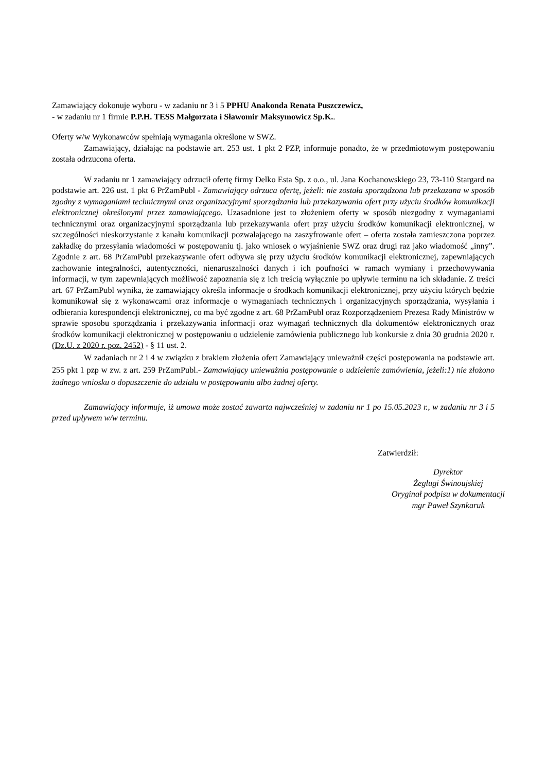Zamawiający dokonuje wyboru - w zadaniu nr 3 i 5 PPHU Anakonda Renata Puszczewicz,
- w zadaniu nr 1 firmie P.P.H. TESS Małgorzata i Sławomir Maksymowicz Sp.K..
Oferty w/w Wykonawców spełniają wymagania określone w SWZ.
Zamawiający, działając na podstawie art. 253 ust. 1 pkt 2 PZP, informuje ponadto, że w przedmiotowym postępowaniu została odrzucona oferta.
W zadaniu nr 1 zamawiający odrzucił ofertę firmy Delko Esta Sp. z o.o., ul. Jana Kochanowskiego 23, 73-110 Stargard na podstawie art. 226 ust. 1 pkt 6 PrZamPubl - Zamawiający odrzuca ofertę, jeżeli: nie została sporządzona lub przekazana w sposób zgodny z wymaganiami technicznymi oraz organizacyjnymi sporządzania lub przekazywania ofert przy użyciu środków komunikacji elektronicznej określonymi przez zamawiającego. Uzasadnione jest to złożeniem oferty w sposób niezgodny z wymaganiami technicznymi oraz organizacyjnymi sporządzania lub przekazywania ofert przy użyciu środków komunikacji elektronicznej, w szczególności nieskorzystanie z kanału komunikacji pozwalającego na zaszyfrowanie ofert – oferta została zamieszczona poprzez zakładkę do przesyłania wiadomości w postępowaniu tj. jako wniosek o wyjaśnienie SWZ oraz drugi raz jako wiadomość „inny”. Zgodnie z art. 68 PrZamPubl przekazywanie ofert odbywa się przy użyciu środków komunikacji elektronicznej, zapewniających zachowanie integralności, autentyczności, nienaruszalności danych i ich poufności w ramach wymiany i przechowywania informacji, w tym zapewniających możliwość zapoznania się z ich treścią wyłącznie po upływie terminu na ich składanie. Z treści art. 67 PrZamPubl wynika, że zamawiający określa informacje o środkach komunikacji elektronicznej, przy użyciu których będzie komunikował się z wykonawcami oraz informacje o wymaganiach technicznych i organizacyjnych sporządzania, wysyłania i odbierania korespondencji elektronicznej, co ma być zgodne z art. 68 PrZamPubl oraz Rozporządzeniem Prezesa Rady Ministrów w sprawie sposobu sporządzania i przekazywania informacji oraz wymagań technicznych dla dokumentów elektronicznych oraz środków komunikacji elektronicznej w postępowaniu o udzielenie zamówienia publicznego lub konkursie z dnia 30 grudnia 2020 r. (Dz.U. z 2020 r. poz. 2452) - § 11 ust. 2.
W zadaniach nr 2 i 4 w związku z brakiem złożenia ofert Zamawiający unieważnił części postępowania na podstawie art. 255 pkt 1 pzp w zw. z art. 259 PrZamPubl.- Zamawiający unieważnia postępowanie o udzielenie zamówienia, jeżeli:1) nie złożono żadnego wniosku o dopuszczenie do udziału w postępowaniu albo żadnej oferty.
Zamawiający informuje, iż umowa może zostać zawarta najwcześniej w zadaniu nr 1 po 15.05.2023 r., w zadaniu nr 3 i 5 przed upływem w/w terminu.
Zatwierdził:
Dyrektor
Żeglugi Świnoujskiej
Oryginał podpisu w dokumentacji
mgr Paweł Szynkaruk